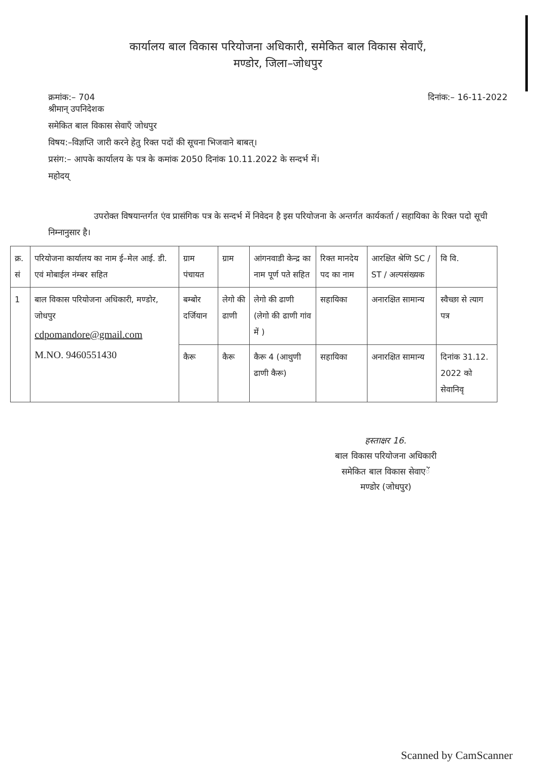कार्यालय बाल विकास परियोजना अधिकारी, समेकित बाल विकास सेवाएँ,
मण्डोर, जिला–जोधपुर
क्रमांक:– 704
श्रीमान् उपनिदेशक
दिनांक:– 16-11-2022
समेकित बाल विकास सेवाएँ जोधपुर
विषय:–विज्ञप्ति जारी करने हेतु रिक्त पदों की सूचना भिजवाने बाबत्।
प्रसंग:– आपके कार्यालय के पत्र के कमांक 2050 दिनांक 10.11.2022 के सन्दर्भ में।
महोदय्
उपरोक्त विषयान्तर्गत एंव प्रासंगिक पत्र के सन्दर्भ में निवेदन है इस परियोजना के अन्तर्गत कार्यकर्ता / सहायिका के रिक्त पदो सूची निम्नानुसार है।
| क्र. सं | परियोजना कार्यालय का नाम ई–मेल आई. डी. एवं मोबाईल नंम्बर सहित | ग्राम पंचायत | ग्राम | आंगनवाडी केन्द्र का नाम पूर्ण पते सहित | रिक्त मानदेय पद का नाम | आरक्षित श्रेणि SC / ST / अल्पसंख्यक | वि वि. |
| --- | --- | --- | --- | --- | --- | --- | --- |
| 1 | बाल विकास परियोजना अधिकारी, मण्डोर, जोधपुर cdpomandore@gmail.com M.NO. 9460551430 | बम्बोर दर्जियान | लेगो की ढाणी | लेगो की ढाणी (लेगो की ढाणी गांव में ) | सहायिका | अनारक्षित सामान्य | स्वैच्छा से त्याग पत्र |
| | | कैरू | कैरू | कैरू 4 (आथुणी ढाणी कैरू) | सहायिका | अनारक्षित सामान्य | दिनांक 31.12. 2022 को सेवानिवृ |
हस्ताक्षर 16.
बाल विकास परियोजना अधिकारी
समेकित बाल विकास सेवाएें
मण्डोर (जोधपुर)
Scanned by CamScanner